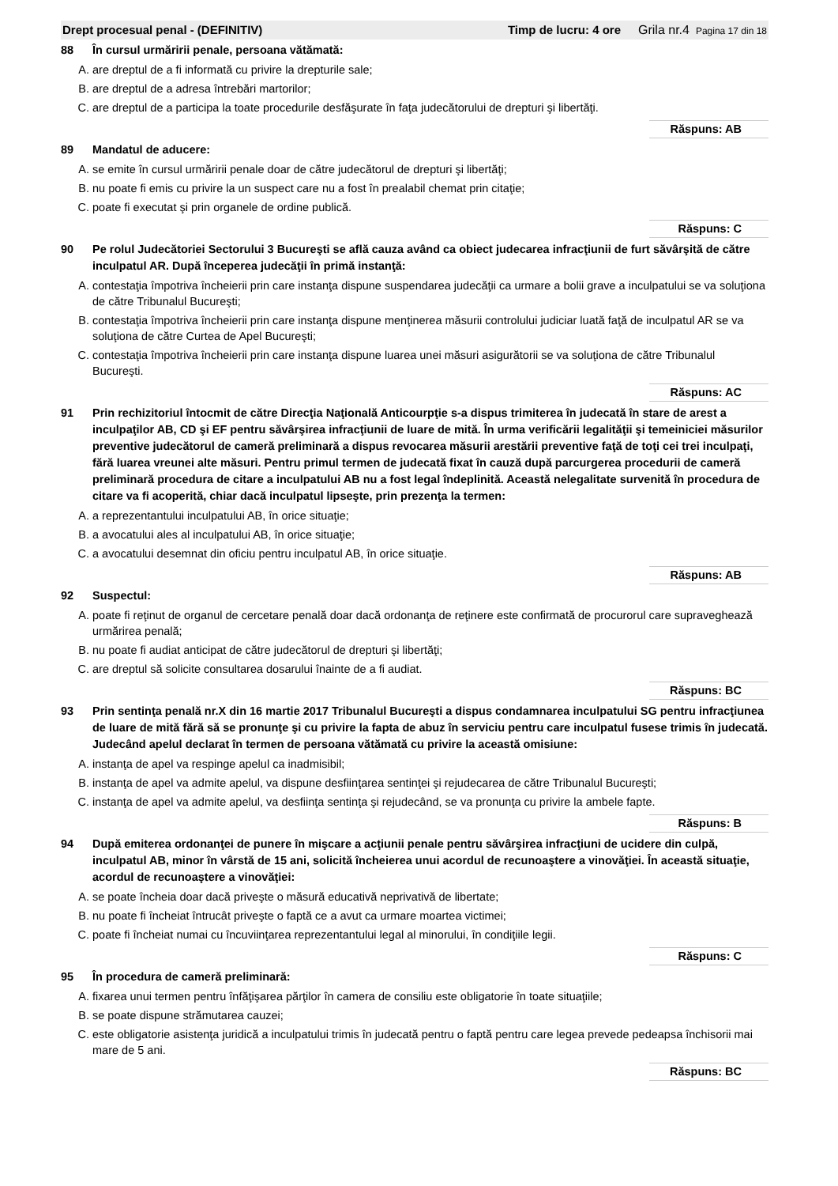Drept procesual penal - (DEFINITIV) Timp de lucru: 4 ore Grila nr.4 Pagina 17 din 18
88 În cursul urmăririi penale, persoana vătămată:
A. are dreptul de a fi informată cu privire la drepturile sale;
B. are dreptul de a adresa întrebări martorilor;
C. are dreptul de a participa la toate procedurile desfăşurate în faţa judecătorului de drepturi şi libertăţi.
Răspuns: AB
89 Mandatul de aducere:
A. se emite în cursul urmăririi penale doar de către judecătorul de drepturi şi libertăţi;
B. nu poate fi emis cu privire la un suspect care nu a fost în prealabil chemat prin citaţie;
C. poate fi executat şi prin organele de ordine publică.
Răspuns: C
90 Pe rolul Judecătoriei Sectorului 3 Bucureşti se află cauza având ca obiect judecarea infracţiunii de furt săvârşită de către inculpatul AR. După începerea judecăţii în primă instanţă:
A. contestaţia împotriva încheierii prin care instanţa dispune suspendarea judecăţii ca urmare a bolii grave a inculpatului se va soluţiona de către Tribunalul Bucureşti;
B. contestaţia împotriva încheierii prin care instanţa dispune menţinerea măsurii controlului judiciar luată faţă de inculpatul AR se va soluţiona de către Curtea de Apel Bucureşti;
C. contestaţia împotriva încheierii prin care instanţa dispune luarea unei măsuri asigurătorii se va soluţiona de către Tribunalul Bucureşti.
Răspuns: AC
91 Prin rechizitoriul întocmit de către Direcţia Naţională Anticourpţie s-a dispus trimiterea în judecată în stare de arest a inculpaţilor AB, CD şi EF pentru săvârşirea infracţiunii de luare de mită. În urma verificării legalităţii şi temeiniciei măsurilor preventive judecătorul de cameră preliminară a dispus revocarea măsurii arestării preventive faţă de toţi cei trei inculpaţi, fără luarea vreunei alte măsuri. Pentru primul termen de judecată fixat în cauză după parcurgerea procedurii de cameră preliminară procedura de citare a inculpatului AB nu a fost legal îndeplinită. Această nelegalitate survenită în procedura de citare va fi acoperită, chiar dacă inculpatul lipseşte, prin prezenţa la termen:
A. a reprezentantului inculpatului AB, în orice situaţie;
B. a avocatului ales al inculpatului AB, în orice situaţie;
C. a avocatului desemnat din oficiu pentru inculpatul AB, în orice situaţie.
Răspuns: AB
92 Suspectul:
A. poate fi reţinut de organul de cercetare penală doar dacă ordonanţa de reţinere este confirmată de procurorul care supraveghează urmărirea penală;
B. nu poate fi audiat anticipat de către judecătorul de drepturi şi libertăţi;
C. are dreptul să solicite consultarea dosarului înainte de a fi audiat.
Răspuns: BC
93 Prin sentinţa penală nr.X din 16 martie 2017 Tribunalul Bucureşti a dispus condamnarea inculpatului SG pentru infracţiunea de luare de mită fără să se pronunţe şi cu privire la fapta de abuz în serviciu pentru care inculpatul fusese trimis în judecată. Judecând apelul declarat în termen de persoana vătămată cu privire la această omisiune:
A. instanţa de apel va respinge apelul ca inadmisibil;
B. instanţa de apel va admite apelul, va dispune desfiinţarea sentinţei şi rejudecarea de către Tribunalul Bucureşti;
C. instanţa de apel va admite apelul, va desfiinţa sentinţa şi rejudecând, se va pronunţa cu privire la ambele fapte.
Răspuns: B
94 După emiterea ordonanţei de punere în mişcare a acţiunii penale pentru săvârşirea infracţiuni de ucidere din culpă, inculpatul AB, minor în vârstă de 15 ani, solicită încheierea unui acordul de recunoaştere a vinovăţiei. În această situaţie, acordul de recunoaştere a vinovăţiei:
A. se poate încheia doar dacă priveşte o măsură educativă neprivativă de libertate;
B. nu poate fi încheiat întrucât priveşte o faptă ce a avut ca urmare moartea victimei;
C. poate fi încheiat numai cu încuviinţarea reprezentantului legal al minorului, în condiţiile legii.
Răspuns: C
95 În procedura de cameră preliminară:
A. fixarea unui termen pentru înfăţişarea părţilor în camera de consiliu este obligatorie în toate situaţiile;
B. se poate dispune strămutarea cauzei;
C. este obligatorie asistenţa juridică a inculpatului trimis în judecată pentru o faptă pentru care legea prevede pedeapsa închisorii mai mare de 5 ani.
Răspuns: BC